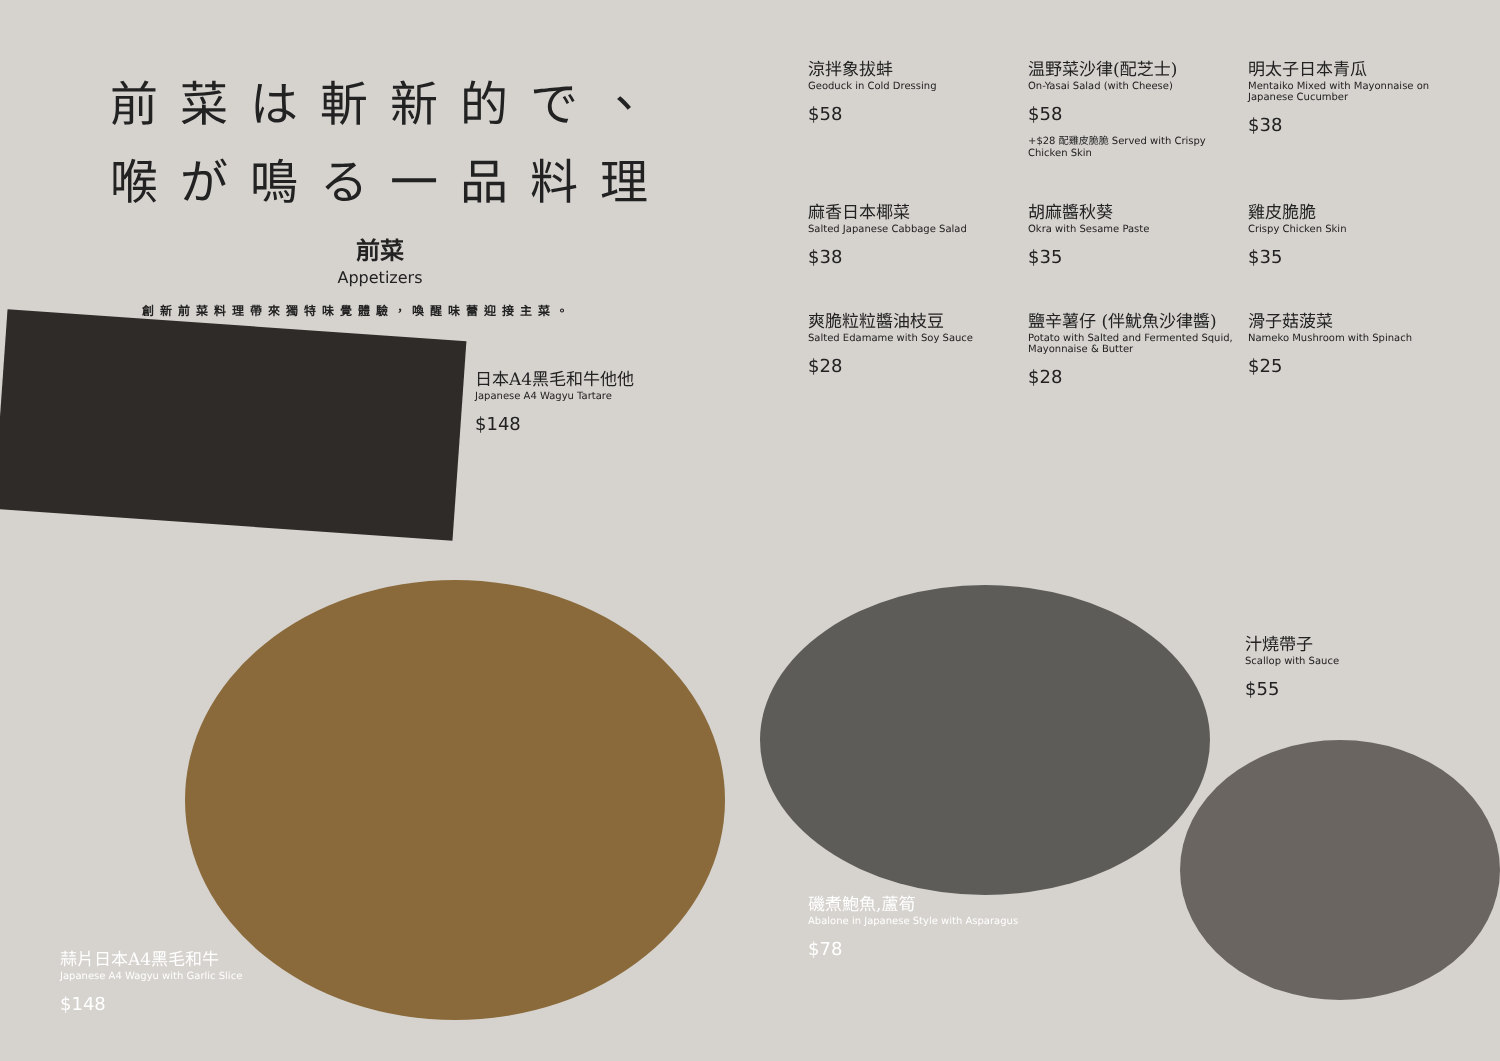前菜は斬新的で、
喉が鳴る一品料理
前菜
Appetizers
創新前菜料理帶來獨特味覺體驗，喚醒味蕾迎接主菜。
日本A4黑毛和牛他他
Japanese A4 Wagyu Tartare
$148
涼拌象拔蚌
Geoduck in Cold Dressing
$58
温野菜沙律(配芝士)
On-Yasai Salad (with Cheese)
$58
+$28 配雞皮脆脆 Served with Crispy Chicken Skin
明太子日本青瓜
Mentaiko Mixed with Mayonnaise on Japanese Cucumber
$38
麻香日本椰菜
Salted Japanese Cabbage Salad
$38
胡麻醬秋葵
Okra with Sesame Paste
$35
雞皮脆脆
Crispy Chicken Skin
$35
爽脆粒粒醬油枝豆
Salted Edamame with Soy Sauce
$28
鹽辛薯仔 (伴魷魚沙律醬)
Potato with Salted and Fermented Squid, Mayonnaise & Butter
$28
滑子菇菠菜
Nameko Mushroom with Spinach
$25
汁燒帶子
Scallop with Sauce
$55
磯煮鮑魚,蘆筍
Abalone in Japanese Style with Asparagus
$78
蒜片日本A4黑毛和牛
Japanese A4 Wagyu with Garlic Slice
$148